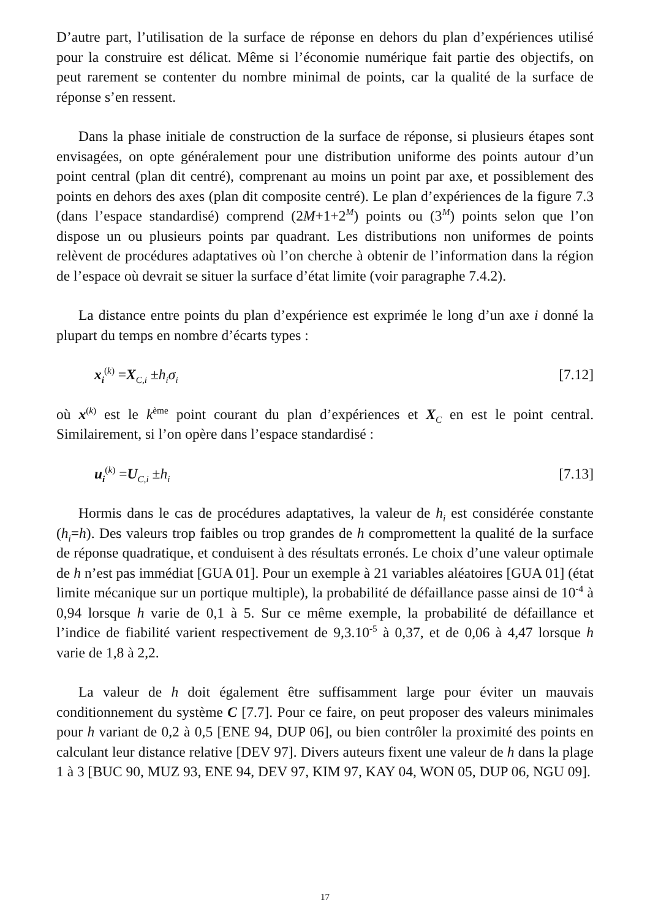D’autre part, l’utilisation de la surface de réponse en dehors du plan d’expériences utilisé pour la construire est délicat. Même si l’économie numérique fait partie des objectifs, on peut rarement se contenter du nombre minimal de points, car la qualité de la surface de réponse s’en ressent.
Dans la phase initiale de construction de la surface de réponse, si plusieurs étapes sont envisagées, on opte généralement pour une distribution uniforme des points autour d’un point central (plan dit centré), comprenant au moins un point par axe, et possiblement des points en dehors des axes (plan dit composite centré). Le plan d’expériences de la figure 7.3 (dans l’espace standardisé) comprend (2M+1+2<sup>M</sup>) points ou (3<sup>M</sup>) points selon que l’on dispose un ou plusieurs points par quadrant. Les distributions non uniformes de points relèvent de procédures adaptatives où l’on cherche à obtenir de l’information dans la région de l’espace où devrait se situer la surface d’état limite (voir paragraphe 7.4.2).
La distance entre points du plan d’expérience est exprimée le long d’un axe i donné la plupart du temps en nombre d’écarts types :
x<sub>i</sub><sup>(k)</sup> =X<sub>C,i</sub> ±h<sub>i</sub>σ<sub>i</sub> [7.12]
où x<sup>(k)</sup> est le k<sup>ème</sup> point courant du plan d’expériences et X<sub>C</sub> en est le point central. Similairement, si l’on opère dans l’espace standardisé :
u<sub>i</sub><sup>(k)</sup> =U<sub>C,i</sub> ±h<sub>i</sub> [7.13]
Hormis dans le cas de procédures adaptatives, la valeur de h<sub>i</sub> est considérée constante (h<sub>i</sub>=h). Des valeurs trop faibles ou trop grandes de h compromettent la qualité de la surface de réponse quadratique, et conduisent à des résultats erronés. Le choix d’une valeur optimale de h n’est pas immédiat [GUA 01]. Pour un exemple à 21 variables aléatoires [GUA 01] (état limite mécanique sur un portique multiple), la probabilité de défaillance passe ainsi de 10<sup>-4</sup> à 0,94 lorsque h varie de 0,1 à 5. Sur ce même exemple, la probabilité de défaillance et l’indice de fiabilité varient respectivement de 9,3.10<sup>-5</sup> à 0,37, et de 0,06 à 4,47 lorsque h varie de 1,8 à 2,2.
La valeur de h doit également être suffisamment large pour éviter un mauvais conditionnement du système C [7.7]. Pour ce faire, on peut proposer des valeurs minimales pour h variant de 0,2 à 0,5 [ENE 94, DUP 06], ou bien contrôler la proximité des points en calculant leur distance relative [DEV 97]. Divers auteurs fixent une valeur de h dans la plage 1 à 3 [BUC 90, MUZ 93, ENE 94, DEV 97, KIM 97, KAY 04, WON 05, DUP 06, NGU 09].
17